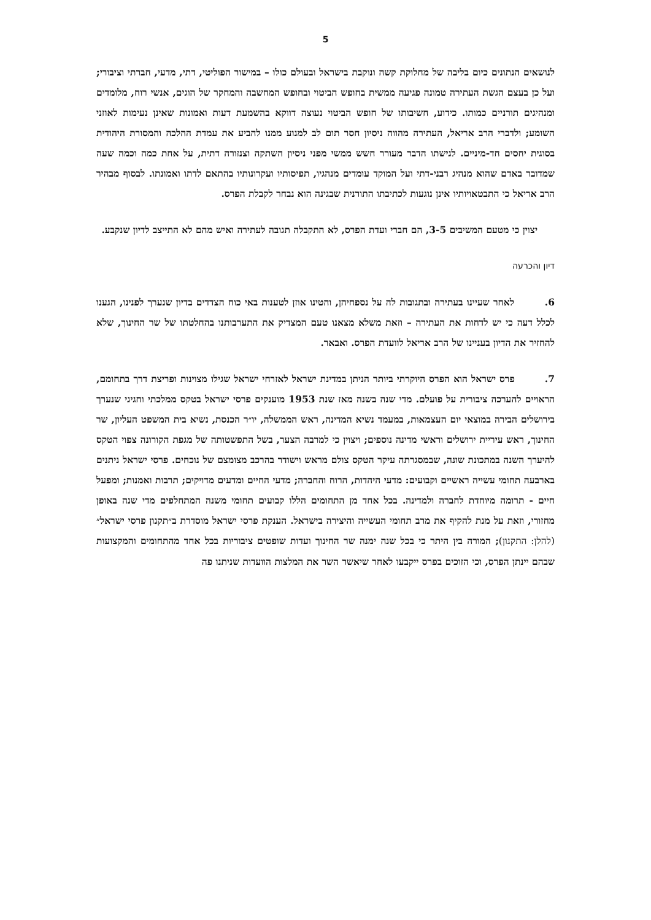5
לנושאים הנתונים כיום בליבה של מחלוקת קשה ונוקבת בישראל ובעולם כולו – במישור הפוליטי, דתי, מדעי, חברתי וציבורי; ועל כן בעצם הגשת העתירה טמונה פגיעה ממשית בחופש הביטוי ובחופש המחשבה והמחקר של הוגים, אנשי רוח, מלומדים ומנהיגים תורניים כמותו. כידוע, חשיבותו של חופש הביטוי נעוצה דווקא בהשמעת דעות ואמונות שאינן נעימות לאוזני השומע; ולדברי הרב אריאל, העתירה מהווה ניסיון חסר תום לב למנוע ממנו להביע את עמדת ההלכה והמסורת היהודית בסוגית יחסים חד-מיניים. לגישתו הדבר מעורר חשש ממשי מפני ניסיון השתקה וצנזורה דתית, על אחת כמה וכמה שעה שמדובר באדם שהוא מנהיג רבני-דתי ועל המוקד עומדים מנהגיו, תפיסותיו ועקרונותיו בהתאם לדתו ואמונתו. לבסוף מבהיר הרב אריאל כי התבטאויותיו אינן נוגעות לכתיבתו התורנית שבגינה הוא נבחר לקבלת הפרס.
יצוין כי מטעם המשיבים 3-5, הם חברי ועדת הפרס, לא התקבלה תגובה לעתירה ואיש מהם לא התייצב לדיון שנקבע.
דיון והכרעה
6. לאחר שעיינו בעתירה ובתגובות לה על נספחיהן, והטינו אוזן לטענות באי כוח הצדדים בדיון שנערך לפנינו, הגענו לכלל דעה כי יש לדחות את העתירה – וזאת משלא מצאנו טעם המצדיק את התערבותנו בהחלטתו של שר החינוך, שלא להחזיר את הדיון בעניינו של הרב אריאל לוועדת הפרס. ואבאר.
7. פרס ישראל הוא הפרס היוקרתי ביותר הניתן במדינת ישראל לאזרחי ישראל שגילו מצוינות ופריצת דרך בתחומם, הראויים להערכה ציבורית על פועלם. מדי שנה בשנה מאז שנת 1953 מוענקים פרסי ישראל בטקס ממלכתי וחגיגי שנערך בירושלים הבירה במוצאי יום העצמאות, במעמד נשיא המדינה, ראש הממשלה, יו״ר הכנסת, נשיא בית המשפט העליון, שר החינוך, ראש עיריית ירושלים וראשי מדינה נוספים; ויצוין כי למרבה הצער, בשל התפשטותה של מגפת הקורונה צפוי הטקס להיערך השנה במתכונת שונה, שבמסגרתה עיקר הטקס צולם מראש וישודר בהרכב מצומצם של נוכחים. פרסי ישראל ניתנים בארבעה תחומי עשייה ראשיים וקבועים: מדעי היהדות, הרוח והחברה; מדעי החיים ומדעים מדויקים; תרבות ואמנות; ומפעל חיים - תרומה מיוחדת לחברה ולמדינה. בכל אחד מן התחומים הללו קבועים תחומי משנה המתחלפים מדי שנה באופן מחזורי, וזאת על מנת להקיף את מרב תחומי העשייה והיצירה בישראל. הענקת פרסי ישראל מוסדרת ב״תקנון פרסי ישראל״ (להלן: התקנון); המורה בין היתר כי בכל שנה ימנה שר החינוך ועדות שופטים ציבוריות בכל אחד מהתחומים והמקצועות שבהם יינתן הפרס, וכי הזוכים בפרס ייקבעו לאחר שיאשר השר את המלצות הוועדות שניתנו פה